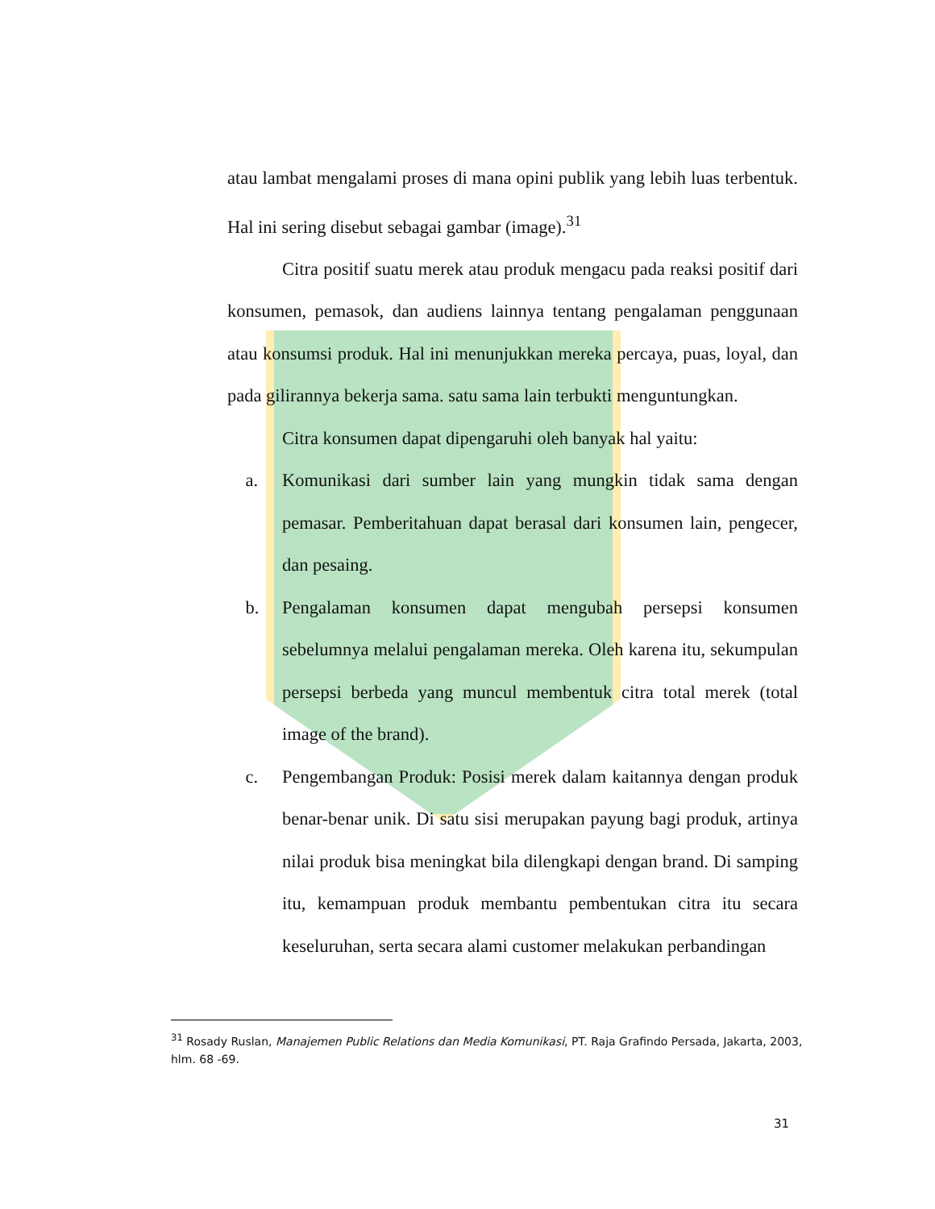atau lambat mengalami proses di mana opini publik yang lebih luas terbentuk. Hal ini sering disebut sebagai gambar (image).<sup>31</sup>
Citra positif suatu merek atau produk mengacu pada reaksi positif dari konsumen, pemasok, dan audiens lainnya tentang pengalaman penggunaan atau konsumsi produk. Hal ini menunjukkan mereka percaya, puas, loyal, dan pada gilirannya bekerja sama. satu sama lain terbukti menguntungkan.
Citra konsumen dapat dipengaruhi oleh banyak hal yaitu:
a. Komunikasi dari sumber lain yang mungkin tidak sama dengan pemasar. Pemberitahuan dapat berasal dari konsumen lain, pengecer, dan pesaing.
b. Pengalaman konsumen dapat mengubah persepsi konsumen sebelumnya melalui pengalaman mereka. Oleh karena itu, sekumpulan persepsi berbeda yang muncul membentuk citra total merek (total image of the brand).
c. Pengembangan Produk: Posisi merek dalam kaitannya dengan produk benar-benar unik. Di satu sisi merupakan payung bagi produk, artinya nilai produk bisa meningkat bila dilengkapi dengan brand. Di samping itu, kemampuan produk membantu pembentukan citra itu secara keseluruhan, serta secara alami customer melakukan perbandingan
<sup>31</sup> Rosady Ruslan, Manajemen Public Relations dan Media Komunikasi, PT. Raja Grafindo Persada, Jakarta, 2003, hlm. 68 -69.
31